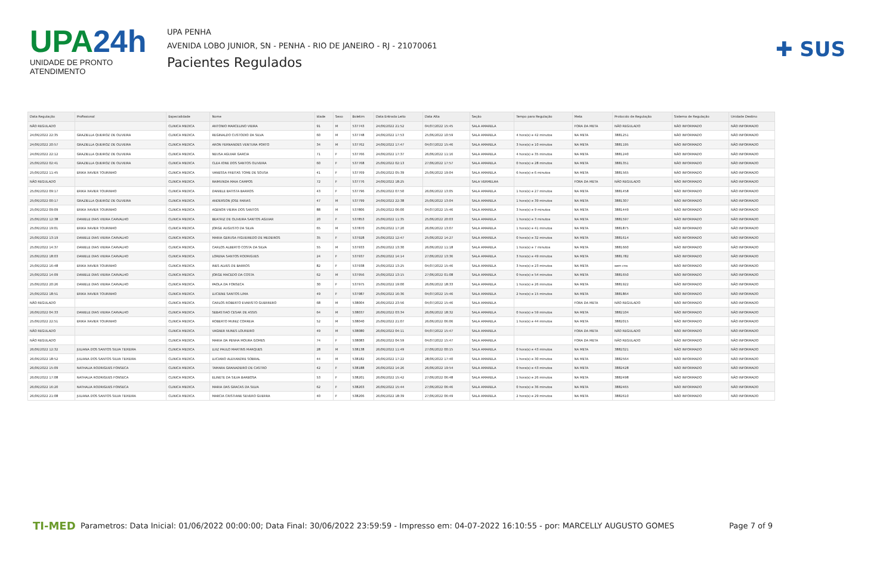UPA24h
UNIDADE DE PRONTO ATENDIMENTO
UPA PENHA
AVENIDA LOBO JUNIOR, SN - PENHA - RIO DE JANEIRO - RJ - 21070061
Pacientes Regulados
✚ SUS
| Data Regulação | Profissional | Especialidade | Nome | Idade | Sexo | Boletim | Data Entrada Leito | Data Alta | Seção | Tempo para Regulação | Meta | Protocolo de Regulação | Sistema de Regulação | Unidade Destino |
| --- | --- | --- | --- | --- | --- | --- | --- | --- | --- | --- | --- | --- | --- | --- |
| NÃO REGULADO | | CLINICA MEDICA | ANTONIO MARCELINO VIEIRA | 91 | M | 537743 | 24/06/2022 21:52 | 04/07/2022 15:45 | SALA AMARELA | | FORA DA META | NÃO REGULADO | NÃO INFORMADO | NÃO INFORMADO |
| 24/06/2022 22:35 | GRAZIELLA QUEIROZ DE OLIVEIRA | CLINICA MEDICA | REGINALDO CUSTODIO DA SILVA | 60 | M | 537748 | 24/06/2022 17:53 | 25/06/2022 10:59 | SALA AMARELA | 4 hora(s) e 42 minutos | NA META | 3881251 | NÃO INFORMADO | NÃO INFORMADO |
| 24/06/2022 20:57 | GRAZIELLA QUEIROZ DE OLIVEIRA | CLINICA MEDICA | ARON FERNANDES VENTURA PORTO | 34 | M | 537762 | 24/06/2022 17:47 | 04/07/2022 15:46 | SALA AMARELA | 3 hora(s) e 10 minutos | NA META | 3881195 | NÃO INFORMADO | NÃO INFORMADO |
| 24/06/2022 22:12 | GRAZIELLA QUEIROZ DE OLIVEIRA | CLINICA MEDICA | NEUSA AGUIAR GARCIA | 71 | F | 537766 | 24/06/2022 17:37 | 26/06/2022 11:16 | SALA AMARELA | 4 hora(s) e 35 minutos | NA META | 3881240 | NÃO INFORMADO | NÃO INFORMADO |
| 25/06/2022 02:41 | GRAZIELLA QUEIROZ DE OLIVEIRA | CLINICA MEDICA | CLEA IONE DOS SANTOS OLIVEIRA | 60 | F | 537768 | 25/06/2022 02:13 | 27/06/2022 17:57 | SALA AMARELA | 0 hora(s) e 28 minutos | NA META | 3881351 | NÃO INFORMADO | NÃO INFORMADO |
| 25/06/2022 11:45 | ERIKA XAVIER TOURINHO | CLINICA MEDICA | VANESSA FREITAS TOME DE SOUSA | 41 | F | 537769 | 25/06/2022 05:39 | 25/06/2022 19:04 | SALA AMARELA | 6 hora(s) e 6 minutos | NA META | 3881565 | NÃO INFORMADO | NÃO INFORMADO |
| NÃO REGULADO | | CLINICA MEDICA | RAIMUNDA MAIA CAMPOS | 72 | F | 537776 | 24/06/2022 18:25 | | SALA VERMELHA | | FORA DA META | NÃO REGULADO | NÃO INFORMADO | NÃO INFORMADO |
| 25/06/2022 09:17 | ERIKA XAVIER TOURINHO | CLINICA MEDICA | DANIELE BATISTA BARROS | 43 | F | 537796 | 25/06/2022 07:50 | 26/06/2022 13:05 | SALA AMARELA | 1 hora(s) e 27 minutos | NA META | 3881458 | NÃO INFORMADO | NÃO INFORMADO |
| 25/06/2022 00:17 | GRAZIELLA QUEIROZ DE OLIVEIRA | CLINICA MEDICA | ANDERSON JOSE FARIAS | 47 | M | 537799 | 24/06/2022 22:38 | 25/06/2022 13:04 | SALA AMARELA | 1 hora(s) e 39 minutos | NA META | 3881307 | NÃO INFORMADO | NÃO INFORMADO |
| 25/06/2022 09:09 | ERIKA XAVIER TOURINHO | CLINICA MEDICA | AGENOR VIEIRA DOS SANTOS | 88 | M | 537806 | 25/06/2022 06:00 | 04/07/2022 15:46 | SALA AMARELA | 3 hora(s) e 9 minutos | NA META | 3881449 | NÃO INFORMADO | NÃO INFORMADO |
| 25/06/2022 12:38 | DANIELE DIAS VIEIRA CARVALHO | CLINICA MEDICA | BEATRIZ DE OLIVEIRA SANTOS AGUIAR | 20 | F | 537853 | 25/06/2022 11:35 | 25/06/2022 20:03 | SALA AMARELA | 1 hora(s) e 3 minutos | NA META | 3881597 | NÃO INFORMADO | NÃO INFORMADO |
| 25/06/2022 19:01 | ERIKA XAVIER TOURINHO | CLINICA MEDICA | JORGE AUGUSTO DA SILVA | 65 | M | 537870 | 25/06/2022 17:20 | 26/06/2022 13:07 | SALA AMARELA | 1 hora(s) e 41 minutos | NA META | 3881875 | NÃO INFORMADO | NÃO INFORMADO |
| 25/06/2022 13:19 | DANIELE DIAS VIEIRA CARVALHO | CLINICA MEDICA | MARIA GERUSA FIGUEIREDO DE MEDEIROS | 35 | F | 537928 | 25/06/2022 12:47 | 25/06/2022 14:27 | SALA AMARELA | 0 hora(s) e 32 minutos | NA META | 3881614 | NÃO INFORMADO | NÃO INFORMADO |
| 25/06/2022 14:37 | DANIELE DIAS VIEIRA CARVALHO | CLINICA MEDICA | CARLOS ALBERTO COSTA DA SILVA | 55 | M | 537933 | 25/06/2022 13:30 | 26/06/2022 11:18 | SALA AMARELA | 1 hora(s) e 7 minutos | NA META | 3881660 | NÃO INFORMADO | NÃO INFORMADO |
| 25/06/2022 18:03 | DANIELE DIAS VIEIRA CARVALHO | CLINICA MEDICA | LORENA SANTOS RODRIGUES | 24 | F | 537937 | 25/06/2022 14:14 | 27/06/2022 13:36 | SALA AMARELA | 3 hora(s) e 49 minutos | NA META | 3881782 | NÃO INFORMADO | NÃO INFORMADO |
| 25/06/2022 16:48 | ERIKA XAVIER TOURINHO | CLINICA MEDICA | INES ALVES DE BARROS | 82 | F | 537938 | 25/06/2022 13:25 | 04/07/2022 15:46 | SALA AMARELA | 3 hora(s) e 23 minutos | NA META | sem cns | NÃO INFORMADO | NÃO INFORMADO |
| 25/06/2022 14:09 | DANIELE DIAS VIEIRA CARVALHO | CLINICA MEDICA | JORGE MACEDO DA COSTA | 62 | M | 537956 | 25/06/2022 13:15 | 27/06/2022 01:08 | SALA AMARELA | 0 hora(s) e 54 minutos | NA META | 3881650 | NÃO INFORMADO | NÃO INFORMADO |
| 25/06/2022 20:26 | DANIELE DIAS VIEIRA CARVALHO | CLINICA MEDICA | PAOLA DA FONSECA | 30 | F | 537975 | 25/06/2022 19:00 | 26/06/2022 18:33 | SALA AMARELA | 1 hora(s) e 26 minutos | NA META | 3881922 | NÃO INFORMADO | NÃO INFORMADO |
| 25/06/2022 18:51 | ERIKA XAVIER TOURINHO | CLINICA MEDICA | LUCIENE SANTOS LIMA | 49 | F | 537987 | 25/06/2022 16:36 | 04/07/2022 15:46 | SALA AMARELA | 2 hora(s) e 15 minutos | NA META | 3881864 | NÃO INFORMADO | NÃO INFORMADO |
| NÃO REGULADO | | CLINICA MEDICA | CARLOS ROBERTO EVARISTO GUERRERO | 68 | M | 538004 | 26/06/2022 23:56 | 04/07/2022 15:46 | SALA AMARELA | | FORA DA META | NÃO REGULADO | NÃO INFORMADO | NÃO INFORMADO |
| 26/06/2022 04:33 | DANIELE DIAS VIEIRA CARVALHO | CLINICA MEDICA | SEBASTIAO CESAR DE ASSIS | 64 | M | 538037 | 26/06/2022 03:34 | 26/06/2022 18:32 | SALA AMARELA | 0 hora(s) e 59 minutos | NA META | 3882104 | NÃO INFORMADO | NÃO INFORMADO |
| 25/06/2022 22:51 | ERIKA XAVIER TOURINHO | CLINICA MEDICA | ROBERTO MUNIZ CORREIA | 52 | M | 538040 | 25/06/2022 21:07 | 26/06/2022 06:06 | SALA AMARELA | 1 hora(s) e 44 minutos | NA META | 3882015 | NÃO INFORMADO | NÃO INFORMADO |
| NÃO REGULADO | | CLINICA MEDICA | VAGNER NUNES LOUREIRO | 49 | M | 538080 | 26/06/2022 04:11 | 04/07/2022 15:47 | SALA AMARELA | | FORA DA META | NÃO REGULADO | NÃO INFORMADO | NÃO INFORMADO |
| NÃO REGULADO | | CLINICA MEDICA | MARIA DA PENHA MOURA GOMES | 74 | F | 538083 | 26/06/2022 04:59 | 04/07/2022 15:47 | SALA AMARELA | | FORA DA META | NÃO REGULADO | NÃO INFORMADO | NÃO INFORMADO |
| 26/06/2022 12:32 | JULIANA DOS SANTOS SILVA TEIXEIRA | CLINICA MEDICA | LUIZ PAULO MARTINS MARQUES | 28 | M | 538138 | 26/06/2022 11:49 | 27/06/2022 00:15 | SALA AMARELA | 0 hora(s) e 43 minutos | NA META | 3882321 | NÃO INFORMADO | NÃO INFORMADO |
| 26/06/2022 18:52 | JULIANA DOS SANTOS SILVA TEIXEIRA | CLINICA MEDICA | LUCIANO ALEXANDRE SOBRAL | 44 | M | 538182 | 26/06/2022 17:22 | 28/06/2022 17:40 | SALA AMARELA | 1 hora(s) e 30 minutos | NA META | 3882564 | NÃO INFORMADO | NÃO INFORMADO |
| 26/06/2022 15:09 | NATHALIA RODRIGUES FONSECA | CLINICA MEDICA | TAMARA GRANADEIRO DE CASTRO | 42 | F | 538188 | 26/06/2022 14:26 | 26/06/2022 19:54 | SALA AMARELA | 0 hora(s) e 43 minutos | NA META | 3882428 | NÃO INFORMADO | NÃO INFORMADO |
| 26/06/2022 17:08 | NATHALIA RODRIGUES FONSECA | CLINICA MEDICA | ELINETE DA SILVA BARBOSA | 53 | F | 538201 | 26/06/2022 15:42 | 27/06/2022 06:48 | SALA AMARELA | 1 hora(s) e 26 minutos | NA META | 3882498 | NÃO INFORMADO | NÃO INFORMADO |
| 26/06/2022 16:20 | NATHALIA RODRIGUES FONSECA | CLINICA MEDICA | MARIA DAS GRACAS DA SILVA | 62 | F | 538203 | 26/06/2022 15:44 | 27/06/2022 06:46 | SALA AMARELA | 0 hora(s) e 36 minutos | NA META | 3882465 | NÃO INFORMADO | NÃO INFORMADO |
| 26/06/2022 21:08 | JULIANA DOS SANTOS SILVA TEIXEIRA | CLINICA MEDICA | MARCIA CRISTIANE SEVERO GUERRA | 40 | F | 538206 | 26/06/2022 18:39 | 27/06/2022 06:49 | SALA AMARELA | 2 hora(s) e 29 minutos | NA META | 3882610 | NÃO INFORMADO | NÃO INFORMADO |
TI-MED
Parametros: Data Inicial: 01/06/2022 00:00:00; Data Final: 30/06/2022 23:59:59 - Impresso em: 04-07-2022 16:10:55 - por: MARCELLY AUGUSTO GOMES
Page 7 of 9